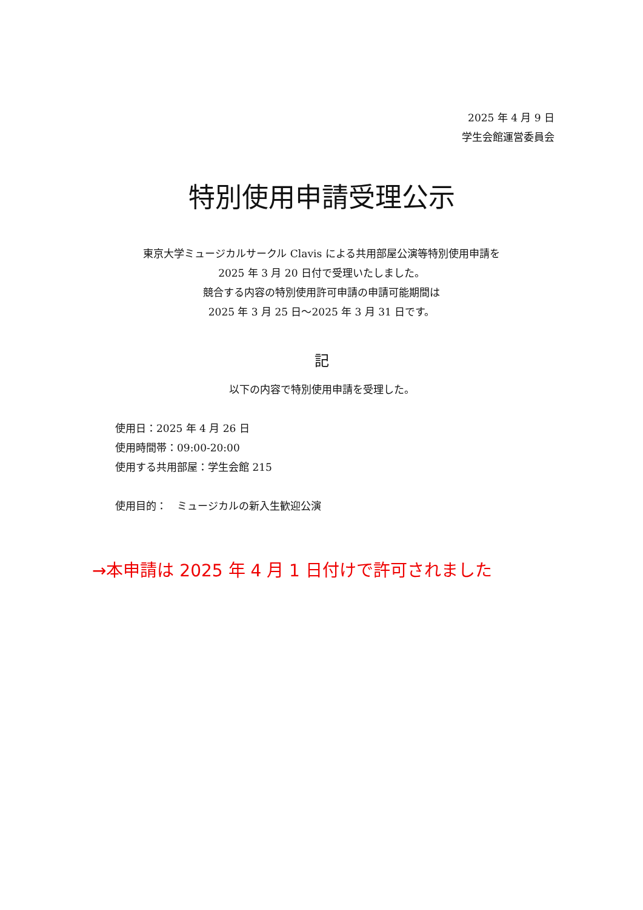2025 年 4 月 9 日
学生会館運営委員会
特別使用申請受理公示
東京大学ミュージカルサークル Clavis による共用部屋公演等特別使用申請を
2025 年 3 月 20 日付で受理いたしました。
競合する内容の特別使用許可申請の申請可能期間は
2025 年 3 月 25 日～2025 年 3 月 31 日です。
記
以下の内容で特別使用申請を受理した。
使用日：2025 年 4 月 26 日
使用時間帯：09:00-20:00
使用する共用部屋：学生会館 215
使用目的：　ミュージカルの新入生歓迎公演
→本申請は 2025 年 4 月 1 日付けで許可されました